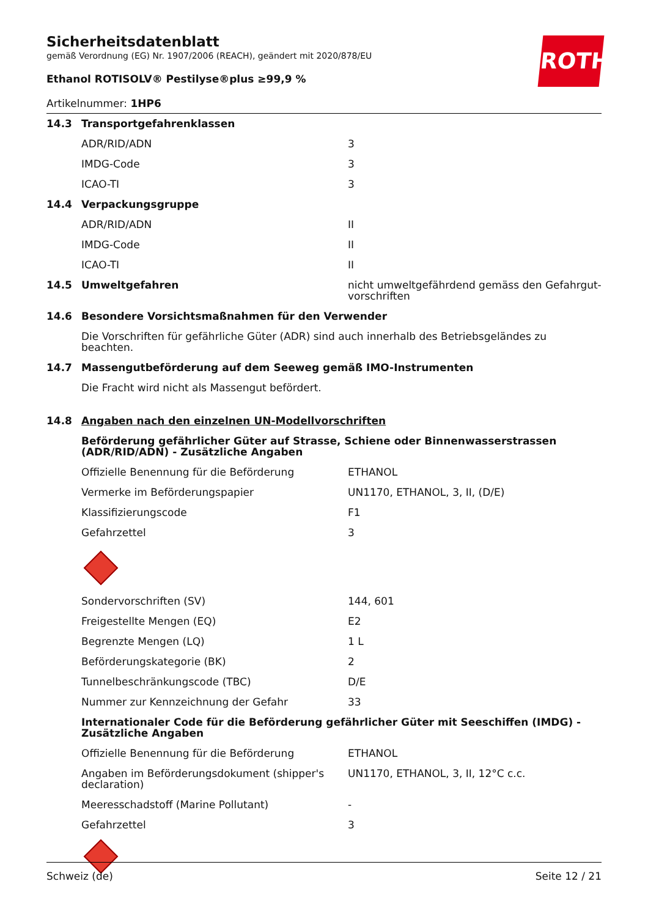ROTH
Sicherheitsdatenblatt
gemäß Verordnung (EG) Nr. 1907/2006 (REACH), geändert mit 2020/878/EU
Ethanol ROTISOLV® Pestilyse®plus ≥99,9 %
Artikelnummer: 1HP6
| 14.3 | Transportgefahrenklassen | |
| | ADR/RID/ADN | 3 |
| | IMDG-Code | 3 |
| | ICAO-TI | 3 |
| 14.4 | Verpackungsgruppe | |
| | ADR/RID/ADN | II |
| | IMDG-Code | II |
| | ICAO-TI | II |
| 14.5 | Umweltgefahren | nicht umweltgefährdend gemäss den Gefahrgut-vorschriften |
| 14.6 | Besondere Vorsichtsmaßnahmen für den Verwender | |
| | Die Vorschriften für gefährliche Güter (ADR) sind auch innerhalb des Betriebsgeländes zu beachten. | |
| 14.7 | Massengutbeförderung auf dem Seeweg gemäß IMO-Instrumenten | |
| | Die Fracht wird nicht als Massengut befördert. | |
| 14.8 | Angaben nach den einzelnen UN-Modellvorschriften | |
| | Beförderung gefährlicher Güter auf Strasse, Schiene oder Binnenwasserstrassen (ADR/RID/ADN) - Zusätzliche Angaben | |
| | Offizielle Benennung für die Beförderung | ETHANOL |
| | Vermerke im Beförderungspapier | UN1170, ETHANOL, 3, II, (D/E) |
| | Klassifizierungscode | F1 |
| | Gefahrzettel | 3 |
| | Sondervorschriften (SV) | 144, 601 |
| | Freigestellte Mengen (EQ) | E2 |
| | Begrenzte Mengen (LQ) | 1 L |
| | Beförderungskategorie (BK) | 2 |
| | Tunnelbeschränkungscode (TBC) | D/E |
| | Nummer zur Kennzeichnung der Gefahr | 33 |
| | Internationaler Code für die Beförderung gefährlicher Güter mit Seeschiffen (IMDG) - Zusätzliche Angaben | |
| | Offizielle Benennung für die Beförderung | ETHANOL |
| | Angaben im Beförderungsdokument (shipper's declaration) | UN1170, ETHANOL, 3, II, 12°C c.c. |
| | Meeresschadstoff (Marine Pollutant) | - |
| | Gefahrzettel | 3 |
Schweiz (de) Seite 12 / 21